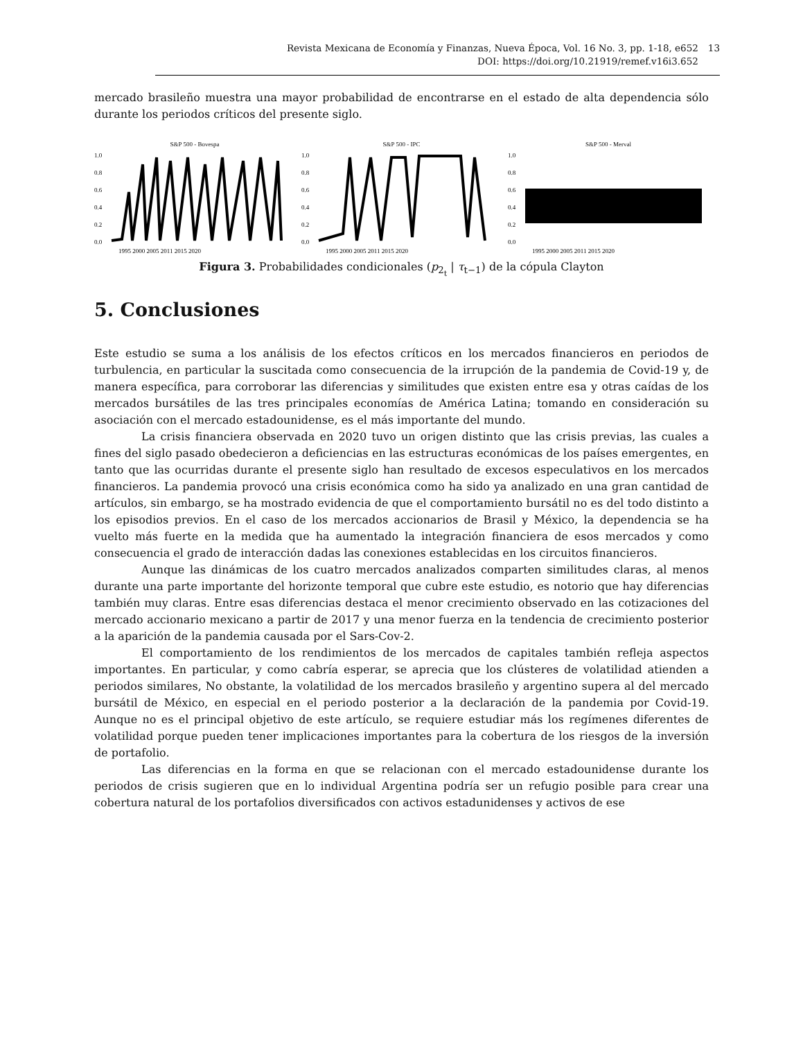Revista Mexicana de Economía y Finanzas, Nueva Época, Vol. 16 No. 3, pp. 1-18, e652
DOI: https://doi.org/10.21919/remef.v16i3.652
13
mercado brasileño muestra una mayor probabilidad de encontrarse en el estado de alta dependencia sólo durante los periodos críticos del presente siglo.
S&P 500 - Bovespa
1.0
0.8
0.6
0.4
0.2
0.0
1995 2000 2005 2011 2015 2020
S&P 500 - IPC
1.0
0.8
0.6
0.4
0.2
0.0
1995 2000 2005 2011 2015 2020
S&P 500 - Merval
1.0
0.8
0.6
0.4
0.2
0.0
1995 2000 2005 2011 2015 2020
Figura 3. Probabilidades condicionales (p<sub>2<sub>t</sub></sub> | τ<sub>t−1</sub>) de la cópula Clayton
5. Conclusiones
Este estudio se suma a los análisis de los efectos críticos en los mercados financieros en periodos de turbulencia, en particular la suscitada como consecuencia de la irrupción de la pandemia de Covid-19 y, de manera específica, para corroborar las diferencias y similitudes que existen entre esa y otras caídas de los mercados bursátiles de las tres principales economías de América Latina; tomando en consideración su asociación con el mercado estadounidense, es el más importante del mundo.
La crisis financiera observada en 2020 tuvo un origen distinto que las crisis previas, las cuales a fines del siglo pasado obedecieron a deficiencias en las estructuras económicas de los países emergentes, en tanto que las ocurridas durante el presente siglo han resultado de excesos especulativos en los mercados financieros. La pandemia provocó una crisis económica como ha sido ya analizado en una gran cantidad de artículos, sin embargo, se ha mostrado evidencia de que el comportamiento bursátil no es del todo distinto a los episodios previos. En el caso de los mercados accionarios de Brasil y México, la dependencia se ha vuelto más fuerte en la medida que ha aumentado la integración financiera de esos mercados y como consecuencia el grado de interacción dadas las conexiones establecidas en los circuitos financieros.
Aunque las dinámicas de los cuatro mercados analizados comparten similitudes claras, al menos durante una parte importante del horizonte temporal que cubre este estudio, es notorio que hay diferencias también muy claras. Entre esas diferencias destaca el menor crecimiento observado en las cotizaciones del mercado accionario mexicano a partir de 2017 y una menor fuerza en la tendencia de crecimiento posterior a la aparición de la pandemia causada por el Sars-Cov-2.
El comportamiento de los rendimientos de los mercados de capitales también refleja aspectos importantes. En particular, y como cabría esperar, se aprecia que los clústeres de volatilidad atienden a periodos similares, No obstante, la volatilidad de los mercados brasileño y argentino supera al del mercado bursátil de México, en especial en el periodo posterior a la declaración de la pandemia por Covid-19. Aunque no es el principal objetivo de este artículo, se requiere estudiar más los regímenes diferentes de volatilidad porque pueden tener implicaciones importantes para la cobertura de los riesgos de la inversión de portafolio.
Las diferencias en la forma en que se relacionan con el mercado estadounidense durante los periodos de crisis sugieren que en lo individual Argentina podría ser un refugio posible para crear una cobertura natural de los portafolios diversificados con activos estadunidenses y activos de ese